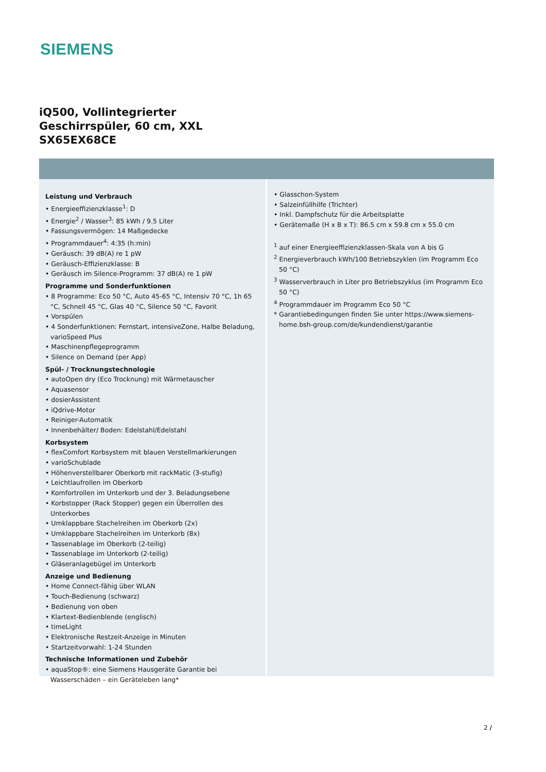SIEMENS
iQ500, Vollintegrierter
Geschirrspüler, 60 cm, XXL
SX65EX68CE
Leistung und Verbrauch
• Energieeffizienzklasse<sup>1</sup>: D
• Energie<sup>2</sup> / Wasser<sup>3</sup>: 85 kWh / 9.5 Liter
• Fassungsvermögen: 14 Maßgedecke
• Programmdauer<sup>4</sup>: 4:35 (h:min)
• Geräusch: 39 dB(A) re 1 pW
• Geräusch-Effizienzklasse: B
• Geräusch im Silence-Programm: 37 dB(A) re 1 pW
Programme und Sonderfunktionen
• 8 Programme: Eco 50 °C, Auto 45-65 °C, Intensiv 70 °C, 1h 65 °C, Schnell 45 °C, Glas 40 °C, Silence 50 °C, Favorit
• Vorspülen
• 4 Sonderfunktionen: Fernstart, intensiveZone, Halbe Beladung, varioSpeed Plus
• Maschinenpflegeprogramm
• Silence on Demand (per App)
Spül- / Trocknungstechnologie
• autoOpen dry (Eco Trocknung) mit Wärmetauscher
• Aquasensor
• dosierAssistent
• iQdrive-Motor
• Reiniger-Automatik
• Innenbehälter/ Boden: Edelstahl/Edelstahl
Korbsystem
• flexComfort Korbsystem mit blauen Verstellmarkierungen
• varioSchublade
• Höhenverstellbarer Oberkorb mit rackMatic (3-stufig)
• Leichtlaufrollen im Oberkorb
• Komfortrollen im Unterkorb und der 3. Beladungsebene
• Korbstopper (Rack Stopper) gegen ein Überrollen des Unterkorbes
• Umklappbare Stachelreihen im Oberkorb (2x)
• Umklappbare Stachelreihen im Unterkorb (8x)
• Tassenablage im Oberkorb (2-teilig)
• Tassenablage im Unterkorb (2-teilig)
• Gläseranlagebügel im Unterkorb
Anzeige und Bedienung
• Home Connect-fähig über WLAN
• Touch-Bedienung (schwarz)
• Bedienung von oben
• Klartext-Bedienblende (englisch)
• timeLight
• Elektronische Restzeit-Anzeige in Minuten
• Startzeitvorwahl: 1-24 Stunden
Technische Informationen und Zubehör
• aquaStop®: eine Siemens Hausgeräte Garantie bei Wasserschäden – ein Geräteleben lang*
• Glasschon-System
• Salzeinfüllhilfe (Trichter)
• Inkl. Dampfschutz für die Arbeitsplatte
• Gerätemaße (H x B x T): 86.5 cm x 59.8 cm x 55.0 cm
<sup>1</sup> auf einer Energieeffizienzklassen-Skala von A bis G
<sup>2</sup> Energieverbrauch kWh/100 Betriebszyklen (im Programm Eco 50 °C)
<sup>3</sup> Wasserverbrauch in Liter pro Betriebszyklus (im Programm Eco 50 °C)
<sup>4</sup> Programmdauer im Programm Eco 50 °C
* Garantiebedingungen finden Sie unter https://www.siemens-home.bsh-group.com/de/kundendienst/garantie
2 /